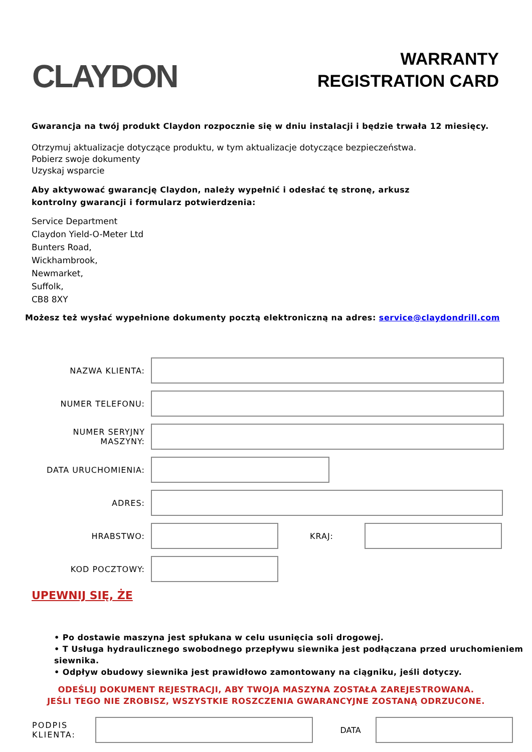CLAYDON
WARRANTY
REGISTRATION CARD
Gwarancja na twój produkt Claydon rozpocznie się w dniu instalacji i będzie trwała 12 miesięcy.
Otrzymuj aktualizacje dotyczące produktu, w tym aktualizacje dotyczące bezpieczeństwa.
Pobierz swoje dokumenty
Uzyskaj wsparcie
Aby aktywować gwarancję Claydon, należy wypełnić i odesłać tę stronę, arkusz
kontrolny gwarancji i formularz potwierdzenia:
Service Department
Claydon Yield-O-Meter Ltd
Bunters Road,
Wickhambrook,
Newmarket,
Suffolk,
CB8 8XY
Możesz też wysłać wypełnione dokumenty pocztą elektroniczną na adres: service@claydondrill.com
NAZWA KLIENTA:
NUMER TELEFONU:
NUMER SERYJNY MASZYNY:
DATA URUCHOMIENIA:
ADRES:
HRABSTWO: KRAJ:
KOD POCZTOWY:
UPEWNIJ SIĘ, ŻE
• Po dostawie maszyna jest spłukana w celu usunięcia soli drogowej.
• T Usługa hydraulicznego swobodnego przepływu siewnika jest podłączana przed uruchomieniem siewnika.
• Odpływ obudowy siewnika jest prawidłowo zamontowany na ciągniku, jeśli dotyczy.
ODEŚLIJ DOKUMENT REJESTRACJI, ABY TWOJA MASZYNA ZOSTAŁA ZAREJESTROWANA.
JEŚLI TEGO NIE ZROBISZ, WSZYSTKIE ROSZCZENIA GWARANCYJNE ZOSTANĄ ODRZUCONE.
PODPIS KLIENTA:
DATA